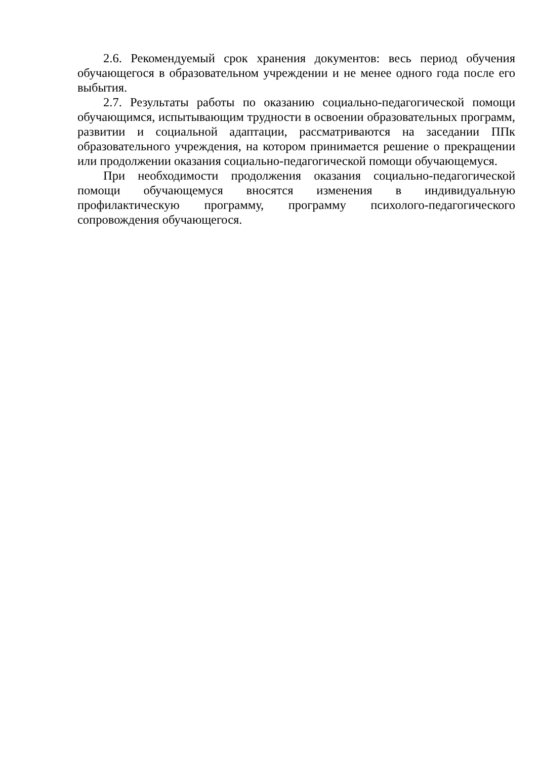2.6. Рекомендуемый срок хранения документов: весь период обучения обучающегося в образовательном учреждении и не менее одного года после его выбытия.
2.7. Результаты работы по оказанию социально-педагогической помощи обучающимся, испытывающим трудности в освоении образовательных программ, развитии и социальной адаптации, рассматриваются на заседании ППк образовательного учреждения, на котором принимается решение о прекращении или продолжении оказания социально-педагогической помощи обучающемуся.
При необходимости продолжения оказания социально-педагогической помощи обучающемуся вносятся изменения в индивидуальную профилактическую программу, программу психолого-педагогического сопровождения обучающегося.